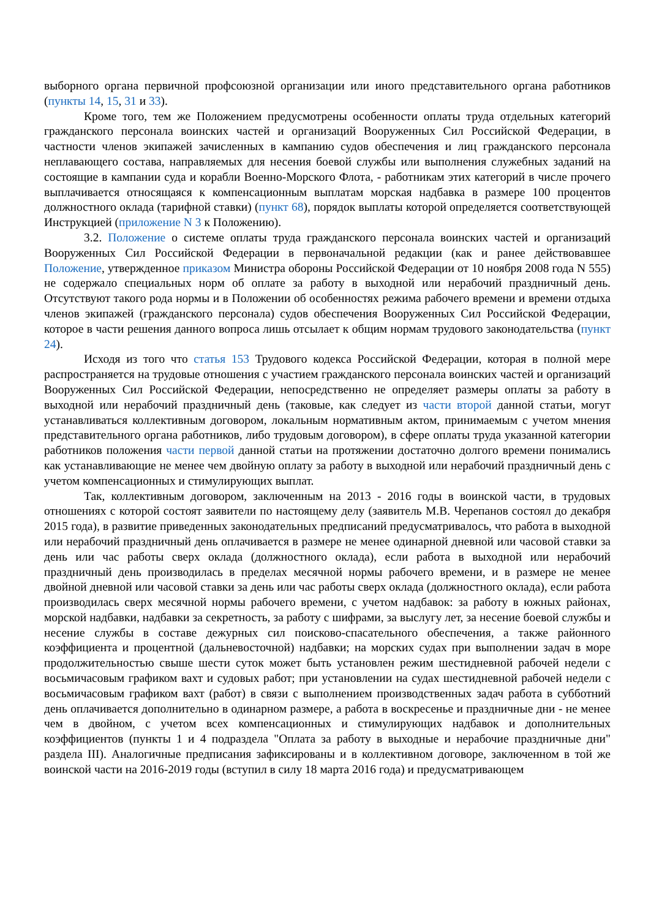выборного органа первичной профсоюзной организации или иного представительного органа работников (пункты 14, 15, 31 и 33).
Кроме того, тем же Положением предусмотрены особенности оплаты труда отдельных категорий гражданского персонала воинских частей и организаций Вооруженных Сил Российской Федерации, в частности членов экипажей зачисленных в кампанию судов обеспечения и лиц гражданского персонала неплавающего состава, направляемых для несения боевой службы или выполнения служебных заданий на состоящие в кампании суда и корабли Военно-Морского Флота, - работникам этих категорий в числе прочего выплачивается относящаяся к компенсационным выплатам морская надбавка в размере 100 процентов должностного оклада (тарифной ставки) (пункт 68), порядок выплаты которой определяется соответствующей Инструкцией (приложение N 3 к Положению).
3.2. Положение о системе оплаты труда гражданского персонала воинских частей и организаций Вооруженных Сил Российской Федерации в первоначальной редакции (как и ранее действовавшее Положение, утвержденное приказом Министра обороны Российской Федерации от 10 ноября 2008 года N 555) не содержало специальных норм об оплате за работу в выходной или нерабочий праздничный день. Отсутствуют такого рода нормы и в Положении об особенностях режима рабочего времени и времени отдыха членов экипажей (гражданского персонала) судов обеспечения Вооруженных Сил Российской Федерации, которое в части решения данного вопроса лишь отсылает к общим нормам трудового законодательства (пункт 24).
Исходя из того что статья 153 Трудового кодекса Российской Федерации, которая в полной мере распространяется на трудовые отношения с участием гражданского персонала воинских частей и организаций Вооруженных Сил Российской Федерации, непосредственно не определяет размеры оплаты за работу в выходной или нерабочий праздничный день (таковые, как следует из части второй данной статьи, могут устанавливаться коллективным договором, локальным нормативным актом, принимаемым с учетом мнения представительного органа работников, либо трудовым договором), в сфере оплаты труда указанной категории работников положения части первой данной статьи на протяжении достаточно долгого времени понимались как устанавливающие не менее чем двойную оплату за работу в выходной или нерабочий праздничный день с учетом компенсационных и стимулирующих выплат.
Так, коллективным договором, заключенным на 2013 - 2016 годы в воинской части, в трудовых отношениях с которой состоят заявители по настоящему делу (заявитель М.В. Черепанов состоял до декабря 2015 года), в развитие приведенных законодательных предписаний предусматривалось, что работа в выходной или нерабочий праздничный день оплачивается в размере не менее одинарной дневной или часовой ставки за день или час работы сверх оклада (должностного оклада), если работа в выходной или нерабочий праздничный день производилась в пределах месячной нормы рабочего времени, и в размере не менее двойной дневной или часовой ставки за день или час работы сверх оклада (должностного оклада), если работа производилась сверх месячной нормы рабочего времени, с учетом надбавок: за работу в южных районах, морской надбавки, надбавки за секретность, за работу с шифрами, за выслугу лет, за несение боевой службы и несение службы в составе дежурных сил поисково-спасательного обеспечения, а также районного коэффициента и процентной (дальневосточной) надбавки; на морских судах при выполнении задач в море продолжительностью свыше шести суток может быть установлен режим шестидневной рабочей недели с восьмичасовым графиком вахт и судовых работ; при установлении на судах шестидневной рабочей недели с восьмичасовым графиком вахт (работ) в связи с выполнением производственных задач работа в субботний день оплачивается дополнительно в одинарном размере, а работа в воскресенье и праздничные дни - не менее чем в двойном, с учетом всех компенсационных и стимулирующих надбавок и дополнительных коэффициентов (пункты 1 и 4 подраздела "Оплата за работу в выходные и нерабочие праздничные дни" раздела III). Аналогичные предписания зафиксированы и в коллективном договоре, заключенном в той же воинской части на 2016-2019 годы (вступил в силу 18 марта 2016 года) и предусматривающем